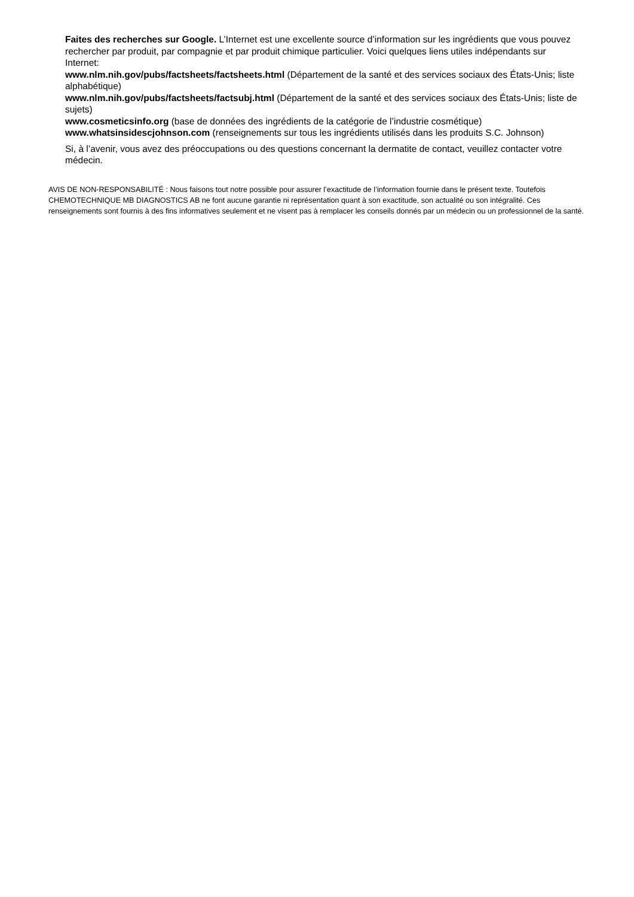Faites des recherches sur Google. L’Internet est une excellente source d’information sur les ingrédients que vous pouvez rechercher par produit, par compagnie et par produit chimique particulier. Voici quelques liens utiles indépendants sur Internet:
www.nlm.nih.gov/pubs/factsheets/factsheets.html (Département de la santé et des services sociaux des États-Unis; liste alphabétique)
www.nlm.nih.gov/pubs/factsheets/factsubj.html (Département de la santé et des services sociaux des États-Unis; liste de sujets)
www.cosmeticsinfo.org (base de données des ingrédients de la catégorie de l’industrie cosmétique)
www.whatsinsidescjohnson.com (renseignements sur tous les ingrédients utilisés dans les produits S.C. Johnson)
Si, à l’avenir, vous avez des préoccupations ou des questions concernant la dermatite de contact, veuillez contacter votre médecin.
AVIS DE NON-RESPONSABILITÉ : Nous faisons tout notre possible pour assurer l’exactitude de l’information fournie dans le présent texte. Toutefois CHEMOTECHNIQUE MB DIAGNOSTICS AB ne font aucune garantie ni représentation quant à son exactitude, son actualité ou son intégralité. Ces renseignements sont fournis à des fins informatives seulement et ne visent pas à remplacer les conseils donnés par un médecin ou un professionnel de la santé.